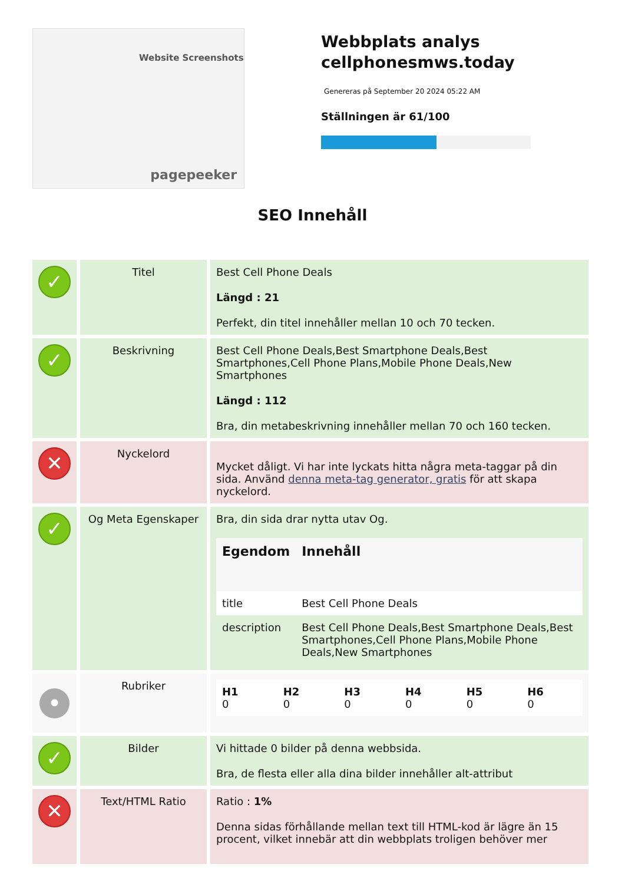Website Screenshots
pagepeeker
Webbplats analys cellphonesmws.today
Genereras på September 20 2024 05:22 AM
Ställningen är 61/100
SEO Innehåll
| ✓ | Titel | Best Cell Phone Deals Längd : 21 Perfekt, din titel innehåller mellan 10 och 70 tecken. |
| ✓ | Beskrivning | Best Cell Phone Deals,Best Smartphone Deals,Best Smartphones,Cell Phone Plans,Mobile Phone Deals,New Smartphones Längd : 112 Bra, din metabeskrivning innehåller mellan 70 och 160 tecken. |
| ✕ | Nyckelord | Mycket dåligt. Vi har inte lyckats hitta några meta-taggar på din sida. Använd denna meta-tag generator, gratis för att skapa nyckelord. |
| ✓ | Og Meta Egenskaper | Bra, din sida drar nytta utav Og. / Egendom / Innehåll / / --- / --- / / title / Best Cell Phone Deals / / description / Best Cell Phone Deals,Best Smartphone Deals,Best Smartphones,Cell Phone Plans,Mobile Phone Deals,New Smartphones / |
| • | Rubriker | / H1 0 / H2 0 / H3 0 / H4 0 / H5 0 / H6 0 / / --- / --- / --- / --- / --- / --- / |
| ✓ | Bilder | Vi hittade 0 bilder på denna webbsida. Bra, de flesta eller alla dina bilder innehåller alt-attribut |
| ✕ | Text/HTML Ratio | Ratio : 1% Denna sidas förhållande mellan text till HTML-kod är lägre än 15 procent, vilket innebär att din webbplats troligen behöver mer |